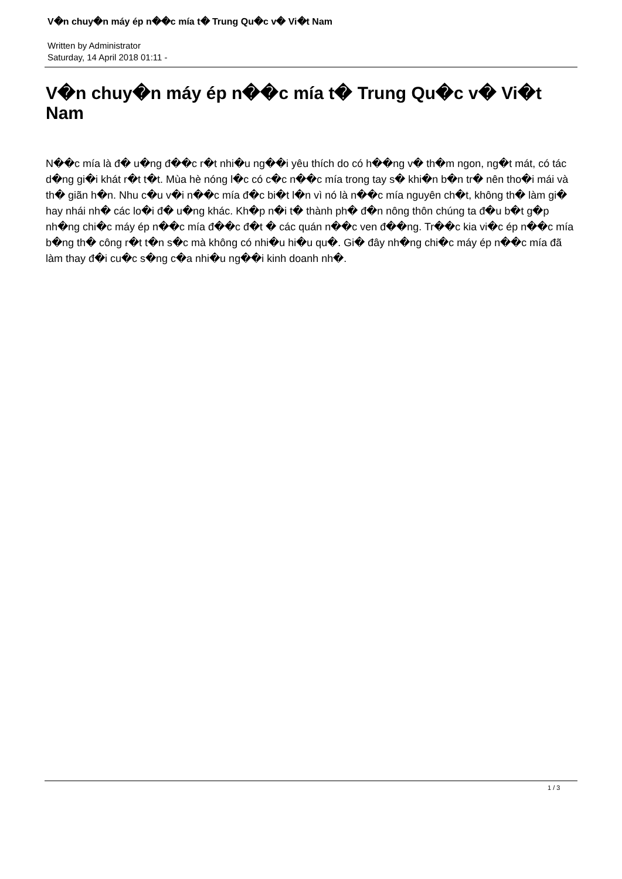V�n chuy�n máy ép n��c mía t� Trung Qu�c v� Vi�t Nam
Written by Administrator
Saturday, 14 April 2018 01:11 -
V�n chuy�n máy ép n��c mía t� Trung Qu�c v� Vi�t Nam
N��c mía là đ� u�ng đ��c r�t nhi�u ng��i yêu thích do có h��ng v� th�m ngon, ng�t mát, có tác d�ng gi�i khát r�t t�t. Mùa hè nóng l�c có c�c n��c mía trong tay s� khi�n b�n tr� nên tho�i mái và th� giãn h�n. Nhu c�u v�i n��c mía đ�c bi�t l�n vì nó là n��c mía nguyên ch�t, không th� làm gi� hay nhái nh� các lo�i đ� u�ng khác. Kh�p n�i t� thành ph� đ�n nông thôn chúng ta đ�u b�t g�p nh�ng chi�c máy ép n��c mía đ��c đ�t � các quán n��c ven đ��ng. Tr��c kia vi�c ép n��c mía b�ng th� công r�t t�n s�c mà không có nhi�u hi�u qu�. Gi� đây nh�ng chi�c máy ép n��c mía đã làm thay đ�i cu�c s�ng c�a nhi�u ng��i kinh doanh nh�.
1 / 3